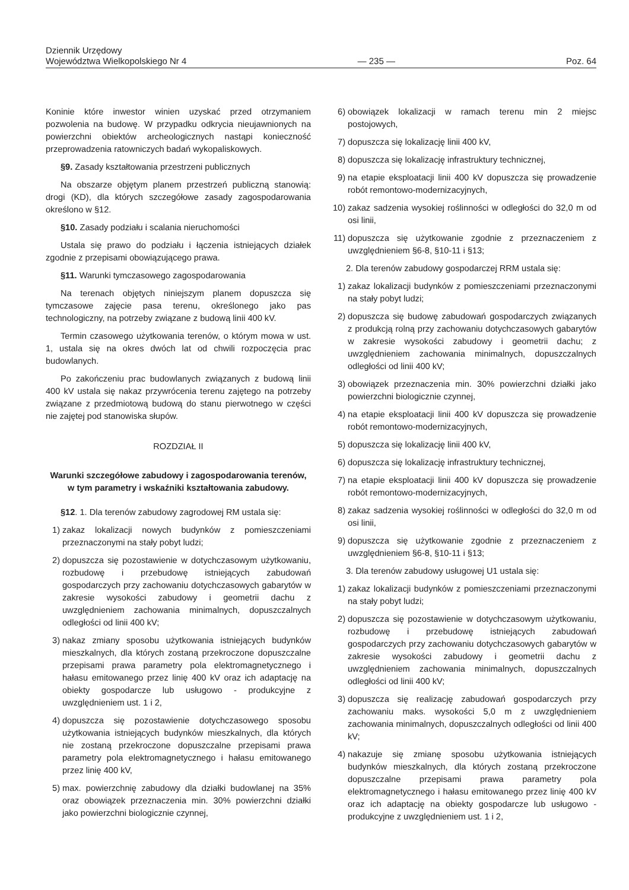Dziennik Urzędowy
Województwa Wielkopolskiego Nr 4
— 235 —
Poz. 64
Koninie które inwestor winien uzyskać przed otrzymaniem pozwolenia na budowę. W przypadku odkrycia nieujawnionych na powierzchni obiektów archeologicznych nastąpi konieczność przeprowadzenia ratowniczych badań wykopaliskowych.
§9. Zasady kształtowania przestrzeni publicznych
Na obszarze objętym planem przestrzeń publiczną stanowią: drogi (KD), dla których szczegółowe zasady zagospodarowania określono w §12.
§10. Zasady podziału i scalania nieruchomości
Ustala się prawo do podziału i łączenia istniejących działek zgodnie z przepisami obowiązującego prawa.
§11. Warunki tymczasowego zagospodarowania
Na terenach objętych niniejszym planem dopuszcza się tymczasowe zajęcie pasa terenu, określonego jako pas technologiczny, na potrzeby związane z budową linii 400 kV.
Termin czasowego użytkowania terenów, o którym mowa w ust. 1, ustala się na okres dwóch lat od chwili rozpoczęcia prac budowlanych.
Po zakończeniu prac budowlanych związanych z budową linii 400 kV ustala się nakaz przywrócenia terenu zajętego na potrzeby związane z przedmiotową budową do stanu pierwotnego w części nie zajętej pod stanowiska słupów.
ROZDZIAŁ II
Warunki szczegółowe zabudowy i zagospodarowania terenów, w tym parametry i wskaźniki kształtowania zabudowy.
§12. 1. Dla terenów zabudowy zagrodowej RM ustala się:
1) zakaz lokalizacji nowych budynków z pomieszczeniami przeznaczonymi na stały pobyt ludzi;
2) dopuszcza się pozostawienie w dotychczasowym użytkowaniu, rozbudowę i przebudowę istniejących zabudowań gospodarczych przy zachowaniu dotychczasowych gabarytów w zakresie wysokości zabudowy i geometrii dachu z uwzględnieniem zachowania minimalnych, dopuszczalnych odległości od linii 400 kV;
3) nakaz zmiany sposobu użytkowania istniejących budynków mieszkalnych, dla których zostaną przekroczone dopuszczalne przepisami prawa parametry pola elektromagnetycznego i hałasu emitowanego przez linię 400 kV oraz ich adaptację na obiekty gospodarcze lub usługowo - produkcyjne z uwzględnieniem ust. 1 i 2,
4) dopuszcza się pozostawienie dotychczasowego sposobu użytkowania istniejących budynków mieszkalnych, dla których nie zostaną przekroczone dopuszczalne przepisami prawa parametry pola elektromagnetycznego i hałasu emitowanego przez linię 400 kV,
5) max. powierzchnię zabudowy dla działki budowlanej na 35% oraz obowiązek przeznaczenia min. 30% powierzchni działki jako powierzchni biologicznie czynnej,
6) obowiązek lokalizacji w ramach terenu min 2 miejsc postojowych,
7) dopuszcza się lokalizację linii 400 kV,
8) dopuszcza się lokalizację infrastruktury technicznej,
9) na etapie eksploatacji linii 400 kV dopuszcza się prowadzenie robót remontowo-modernizacyjnych,
10) zakaz sadzenia wysokiej roślinności w odległości do 32,0 m od osi linii,
11) dopuszcza się użytkowanie zgodnie z przeznaczeniem z uwzględnieniem §6-8, §10-11 i §13;
2. Dla terenów zabudowy gospodarczej RRM ustala się:
1) zakaz lokalizacji budynków z pomieszczeniami przeznaczonymi na stały pobyt ludzi;
2) dopuszcza się budowę zabudowań gospodarczych związanych z produkcją rolną przy zachowaniu dotychczasowych gabarytów w zakresie wysokości zabudowy i geometrii dachu; z uwzględnieniem zachowania minimalnych, dopuszczalnych odległości od linii 400 kV;
3) obowiązek przeznaczenia min. 30% powierzchni działki jako powierzchni biologicznie czynnej,
4) na etapie eksploatacji linii 400 kV dopuszcza się prowadzenie robót remontowo-modernizacyjnych,
5) dopuszcza się lokalizację linii 400 kV,
6) dopuszcza się lokalizację infrastruktury technicznej,
7) na etapie eksploatacji linii 400 kV dopuszcza się prowadzenie robót remontowo-modernizacyjnych,
8) zakaz sadzenia wysokiej roślinności w odległości do 32,0 m od osi linii,
9) dopuszcza się użytkowanie zgodnie z przeznaczeniem z uwzględnieniem §6-8, §10-11 i §13;
3. Dla terenów zabudowy usługowej U1 ustala się:
1) zakaz lokalizacji budynków z pomieszczeniami przeznaczonymi na stały pobyt ludzi;
2) dopuszcza się pozostawienie w dotychczasowym użytkowaniu, rozbudowę i przebudowę istniejących zabudowań gospodarczych przy zachowaniu dotychczasowych gabarytów w zakresie wysokości zabudowy i geometrii dachu z uwzględnieniem zachowania minimalnych, dopuszczalnych odległości od linii 400 kV;
3) dopuszcza się realizację zabudowań gospodarczych przy zachowaniu maks. wysokości 5,0 m z uwzględnieniem zachowania minimalnych, dopuszczalnych odległości od linii 400 kV;
4) nakazuje się zmianę sposobu użytkowania istniejących budynków mieszkalnych, dla których zostaną przekroczone dopuszczalne przepisami prawa parametry pola elektromagnetycznego i hałasu emitowanego przez linię 400 kV oraz ich adaptację na obiekty gospodarcze lub usługowo - produkcyjne z uwzględnieniem ust. 1 i 2,